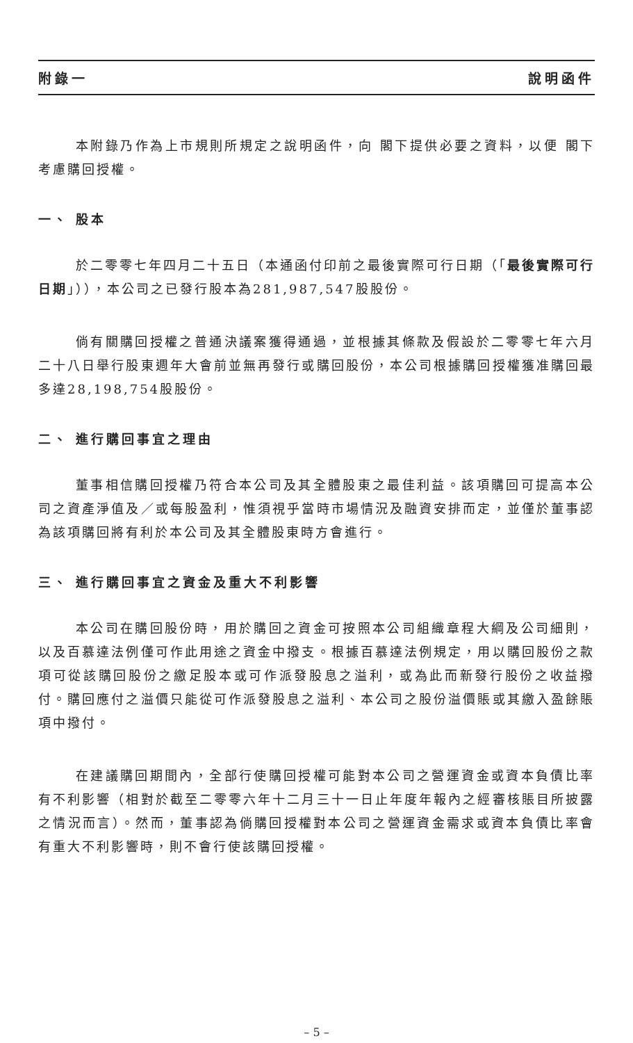附錄一 說明函件
本附錄乃作為上市規則所規定之說明函件，向 閣下提供必要之資料，以便 閣下考慮購回授權。
一、 股本
於二零零七年四月二十五日（本通函付印前之最後實際可行日期（「最後實際可行日期」）），本公司之已發行股本為281,987,547股股份。
倘有關購回授權之普通決議案獲得通過，並根據其條款及假設於二零零七年六月二十八日舉行股東週年大會前並無再發行或購回股份，本公司根據購回授權獲准購回最多達28,198,754股股份。
二、 進行購回事宜之理由
董事相信購回授權乃符合本公司及其全體股東之最佳利益。該項購回可提高本公司之資產淨值及／或每股盈利，惟須視乎當時市場情況及融資安排而定，並僅於董事認為該項購回將有利於本公司及其全體股東時方會進行。
三、 進行購回事宜之資金及重大不利影響
本公司在購回股份時，用於購回之資金可按照本公司組織章程大綱及公司細則，以及百慕達法例僅可作此用途之資金中撥支。根據百慕達法例規定，用以購回股份之款項可從該購回股份之繳足股本或可作派發股息之溢利，或為此而新發行股份之收益撥付。購回應付之溢價只能從可作派發股息之溢利、本公司之股份溢價賬或其繳入盈餘賬項中撥付。
在建議購回期間內，全部行使購回授權可能對本公司之營運資金或資本負債比率有不利影響（相對於截至二零零六年十二月三十一日止年度年報內之經審核賬目所披露之情況而言）。然而，董事認為倘購回授權對本公司之營運資金需求或資本負債比率會有重大不利影響時，則不會行使該購回授權。
– 5 –